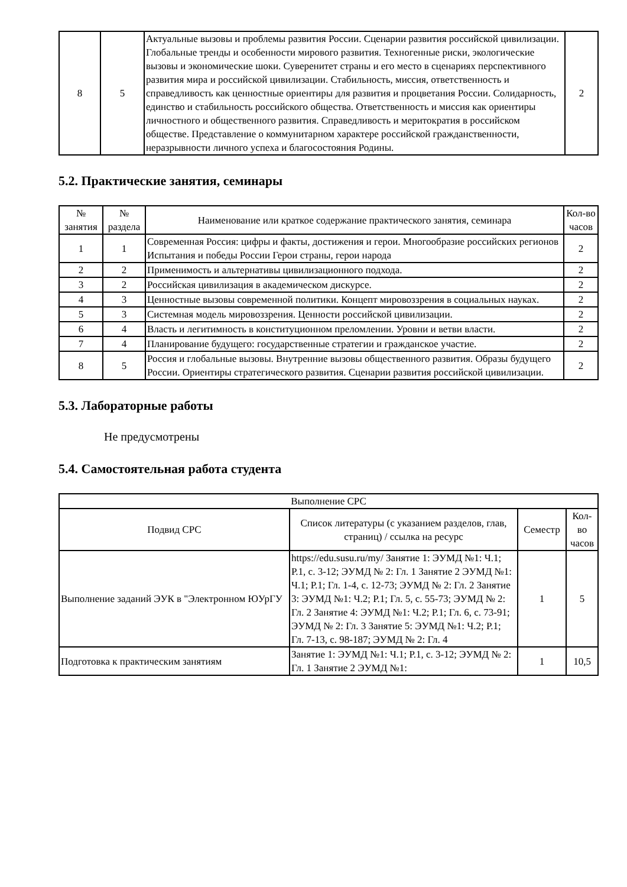| 8 | 5 | Актуальные вызовы и проблемы развития России. Сценарии развития российской цивилизации. Глобальные тренды и особенности мирового развития. Техногенные риски, экологические вызовы и экономические шоки. Суверенитет страны и его место в сценариях перспективного развития мира и российской цивилизации. Стабильность, миссия, ответственность и справедливость как ценностные ориентиры для развития и процветания России. Солидарность, единство и стабильность российского общества. Ответственность и миссия как ориентиры личностного и общественного развития. Справедливость и меритократия в российском обществе. Представление о коммунитарном характере российской гражданственности, неразрывности личного успеха и благосостояния Родины. | 2 |
5.2. Практические занятия, семинары
| № занятия | № раздела | Наименование или краткое содержание практического занятия, семинара | Кол-во часов |
| --- | --- | --- | --- |
| 1 | 1 | Современная Россия: цифры и факты, достижения и герои. Многообразие российских регионов Испытания и победы России Герои страны, герои народа | 2 |
| 2 | 2 | Применимость и альтернативы цивилизационного подхода. | 2 |
| 3 | 2 | Российская цивилизация в академическом дискурсе. | 2 |
| 4 | 3 | Ценностные вызовы современной политики. Концепт мировоззрения в социальных науках. | 2 |
| 5 | 3 | Системная модель мировоззрения. Ценности российской цивилизации. | 2 |
| 6 | 4 | Власть и легитимность в конституционном преломлении. Уровни и ветви власти. | 2 |
| 7 | 4 | Планирование будущего: государственные стратегии и гражданское участие. | 2 |
| 8 | 5 | Россия и глобальные вызовы. Внутренние вызовы общественного развития. Образы будущего России. Ориентиры стратегического развития. Сценарии развития российской цивилизации. | 2 |
5.3. Лабораторные работы
Не предусмотрены
5.4. Самостоятельная работа студента
| Выполнение СРС | | | |
| --- | --- | --- | --- |
| Подвид СРС | Список литературы (с указанием разделов, глав, страниц) / ссылка на ресурс | Семестр | Кол-во часов |
| Выполнение заданий ЭУК в "Электронном ЮУрГУ | https://edu.susu.ru/my/ Занятие 1: ЭУМД №1: Ч.1; Р.1, с. 3-12; ЭУМД № 2: Гл. 1 Занятие 2 ЭУМД №1: Ч.1; Р.1; Гл. 1-4, с. 12-73; ЭУМД № 2: Гл. 2 Занятие 3: ЭУМД №1: Ч.2; Р.1; Гл. 5, с. 55-73; ЭУМД № 2: Гл. 2 Занятие 4: ЭУМД №1: Ч.2; Р.1; Гл. 6, с. 73-91; ЭУМД № 2: Гл. 3 Занятие 5: ЭУМД №1: Ч.2; Р.1; Гл. 7-13, с. 98-187; ЭУМД № 2: Гл. 4 | 1 | 5 |
| Подготовка к практическим занятиям | Занятие 1: ЭУМД №1: Ч.1; Р.1, с. 3-12; ЭУМД № 2: Гл. 1 Занятие 2 ЭУМД №1: | 1 | 10,5 |